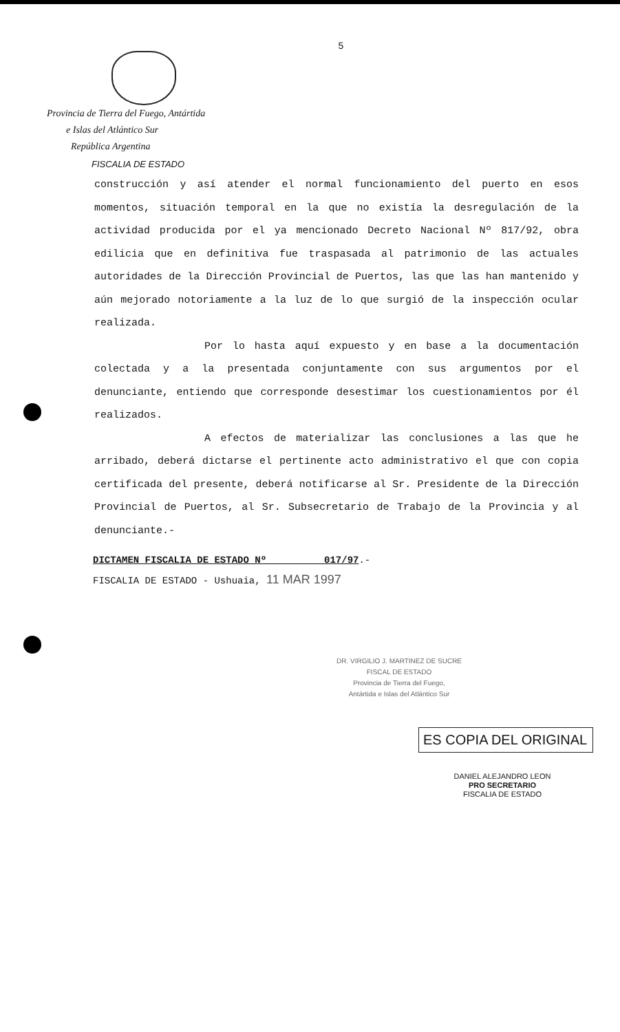5
Provincia de Tierra del Fuego, Antártida
e Islas del Atlántico Sur
República Argentina
FISCALIA DE ESTADO
construcción y así atender el normal funcionamiento del puerto en esos momentos, situación temporal en la que no existía la desregulación de la actividad producida por el ya mencionado Decreto Nacional Nº 817/92, obra edilicia que en definitiva fue traspasada al patrimonio de las actuales autoridades de la Dirección Provincial de Puertos, las que las han mantenido y aún mejorado notoriamente a la luz de lo que surgió de la inspección ocular realizada.
Por lo hasta aquí expuesto y en base a la documentación colectada y a la presentada conjuntamente con sus argumentos por el denunciante, entiendo que corresponde desestimar los cuestionamientos por él realizados.
A efectos de materializar las conclusiones a las que he arribado, deberá dictarse el pertinente acto administrativo el que con copia certificada del presente, deberá notificarse al Sr. Presidente de la Dirección Provincial de Puertos, al Sr. Subsecretario de Trabajo de la Provincia y al denunciante.-
DICTAMEN FISCALIA DE ESTADO Nº 017/97.-
FISCALIA DE ESTADO - Ushuaia, 11 MAR 1997
DR. VIRGILIO J. MARTINEZ DE SUCRE
FISCAL DE ESTADO
Provincia de Tierra del Fuego,
Antártida e Islas del Atlántico Sur
ES COPIA DEL ORIGINAL
DANIEL ALEJANDRO LEON
PRO SECRETARIO
FISCALIA DE ESTADO